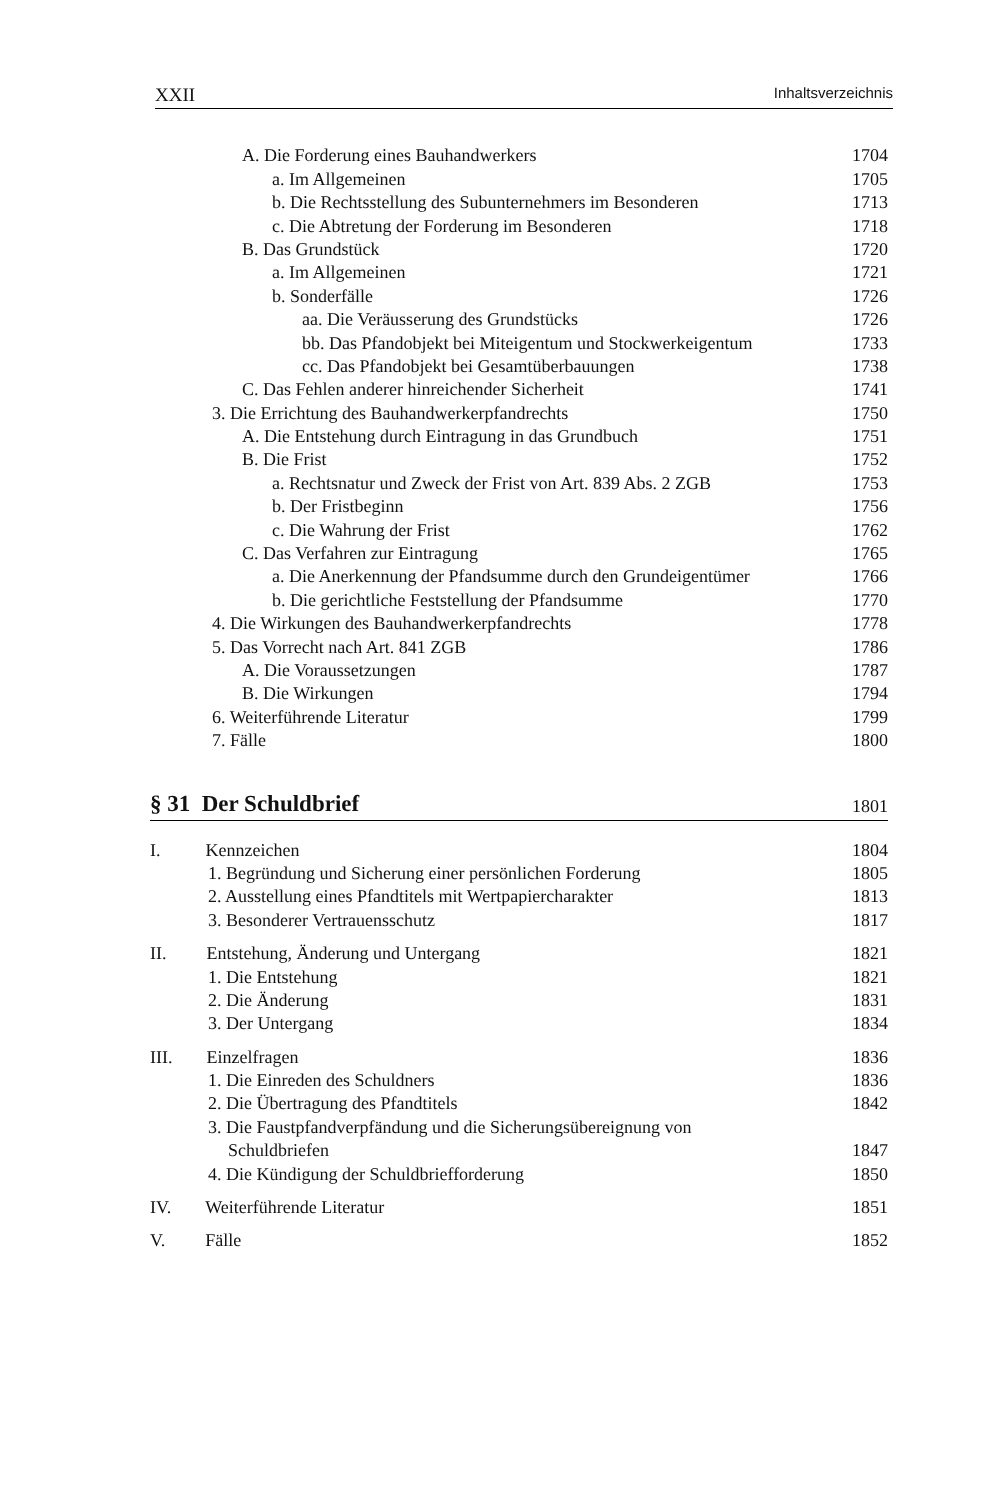XXII Inhaltsverzeichnis
A. Die Forderung eines Bauhandwerkers 1704
a. Im Allgemeinen 1705
b. Die Rechtsstellung des Subunternehmers im Besonderen 1713
c. Die Abtretung der Forderung im Besonderen 1718
B. Das Grundstück 1720
a. Im Allgemeinen 1721
b. Sonderfälle 1726
aa. Die Veräusserung des Grundstücks 1726
bb. Das Pfandobjekt bei Miteigentum und Stockwerkeigentum 1733
cc. Das Pfandobjekt bei Gesamtüberbauungen 1738
C. Das Fehlen anderer hinreichender Sicherheit 1741
3. Die Errichtung des Bauhandwerkerpfandrechts 1750
A. Die Entstehung durch Eintragung in das Grundbuch 1751
B. Die Frist 1752
a. Rechtsnatur und Zweck der Frist von Art. 839 Abs. 2 ZGB 1753
b. Der Fristbeginn 1756
c. Die Wahrung der Frist 1762
C. Das Verfahren zur Eintragung 1765
a. Die Anerkennung der Pfandsumme durch den Grundeigentümer 1766
b. Die gerichtliche Feststellung der Pfandsumme 1770
4. Die Wirkungen des Bauhandwerkerpfandrechts 1778
5. Das Vorrecht nach Art. 841 ZGB 1786
A. Die Voraussetzungen 1787
B. Die Wirkungen 1794
6. Weiterführende Literatur 1799
7. Fälle 1800
§ 31 Der Schuldbrief 1801
I. Kennzeichen 1804
1. Begründung und Sicherung einer persönlichen Forderung 1805
2. Ausstellung eines Pfandtitels mit Wertpapiercharakter 1813
3. Besonderer Vertrauensschutz 1817
II. Entstehung, Änderung und Untergang 1821
1. Die Entstehung 1821
2. Die Änderung 1831
3. Der Untergang 1834
III. Einzelfragen 1836
1. Die Einreden des Schuldners 1836
2. Die Übertragung des Pfandtitels 1842
3. Die Faustpfandverpfändung und die Sicherungsübereignung von
Schuldbriefen 1847
4. Die Kündigung der Schuldbriefforderung 1850
IV. Weiterführende Literatur 1851
V. Fälle 1852